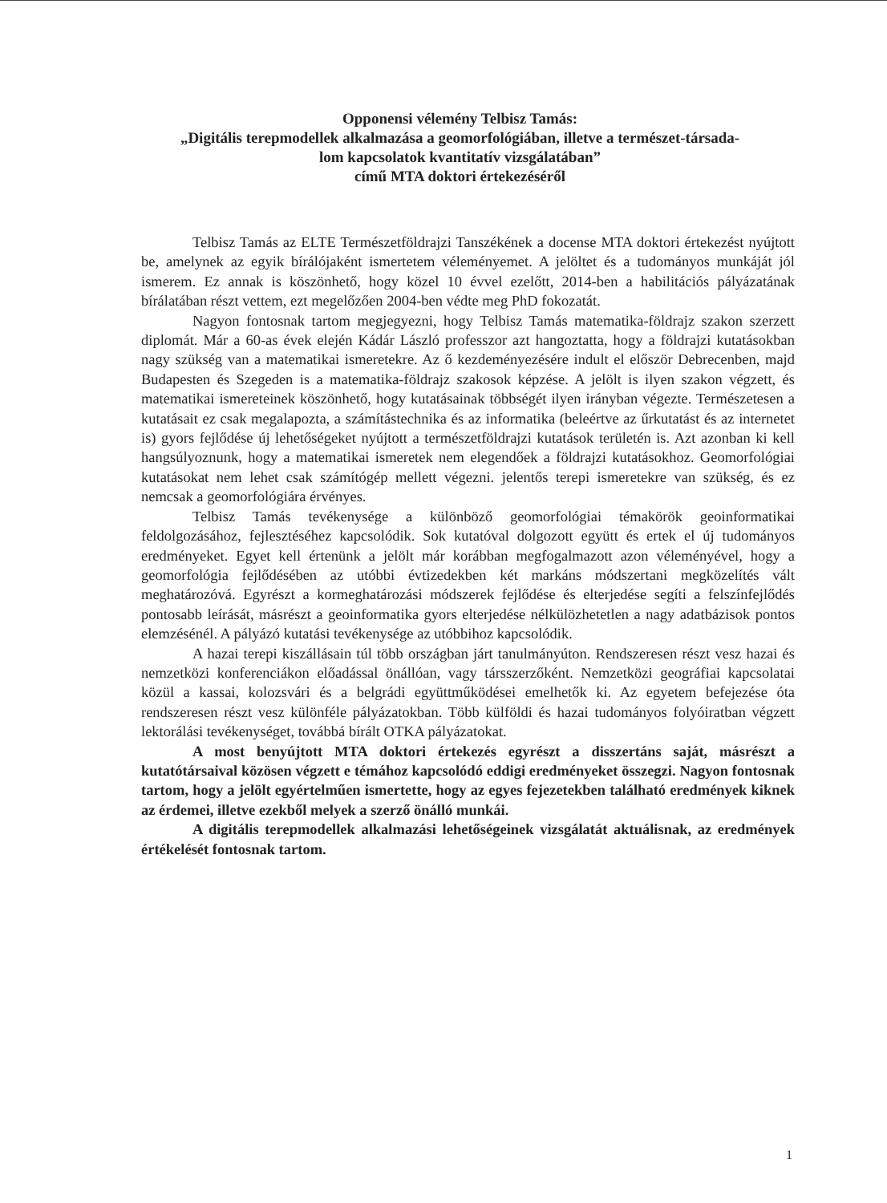Opponensi vélemény Telbisz Tamás:
„Digitális terepmodellek alkalmazása a geomorfológiában, illetve a természet-társada-
lom kapcsolatok kvantitatív vizsgálatában”
című MTA doktori értekezéséről
Telbisz Tamás az ELTE Természetföldrajzi Tanszékének a docense MTA doktori értekezést nyújtott be, amelynek az egyik bírálójaként ismertetem véleményemet. A jelöltet és a tudományos munkáját jól ismerem. Ez annak is köszönhető, hogy közel 10 évvel ezelőtt, 2014-ben a habilitációs pályázatának bírálatában részt vettem, ezt megelőzően 2004-ben védte meg PhD fokozatát.
Nagyon fontosnak tartom megjegyezni, hogy Telbisz Tamás matematika-földrajz szakon szerzett diplomát. Már a 60-as évek elején Kádár László professzor azt hangoztatta, hogy a földrajzi kutatásokban nagy szükség van a matematikai ismeretekre. Az ő kezdeményezésére indult el először Debrecenben, majd Budapesten és Szegeden is a matematika-földrajz szakosok képzése. A jelölt is ilyen szakon végzett, és matematikai ismereteinek köszönhető, hogy kutatásainak többségét ilyen irányban végezte. Természetesen a kutatásait ez csak megalapozta, a számítástechnika és az informatika (beleértve az űrkutatást és az internetet is) gyors fejlődése új lehetőségeket nyújtott a természetföldrajzi kutatások területén is. Azt azonban ki kell hangsúlyoznunk, hogy a matematikai ismeretek nem elegendőek a földrajzi kutatásokhoz. Geomorfológiai kutatásokat nem lehet csak számítógép mellett végezni. jelentős terepi ismeretekre van szükség, és ez nemcsak a geomorfológiára érvényes.
Telbisz Tamás tevékenysége a különböző geomorfológiai témakörök geoinformatikai feldolgozásához, fejlesztéséhez kapcsolódik. Sok kutatóval dolgozott együtt és ertek el új tudományos eredményeket. Egyet kell értenünk a jelölt már korábban megfogalmazott azon véleményével, hogy a geomorfológia fejlődésében az utóbbi évtizedekben két markáns módszertani megközelítés vált meghatározóvá. Egyrészt a kormeghatározási módszerek fejlődése és elterjedése segíti a felszínfejlődés pontosabb leírását, másrészt a geoinformatika gyors elterjedése nélkülözhetetlen a nagy adatbázisok pontos elemzésénél. A pályázó kutatási tevékenysége az utóbbihoz kapcsolódik.
A hazai terepi kiszállásain túl több országban járt tanulmányúton. Rendszeresen részt vesz hazai és nemzetközi konferenciákon előadással önállóan, vagy társszerzőként. Nemzetközi geográfiai kapcsolatai közül a kassai, kolozsvári és a belgrádi együttműködései emelhetők ki. Az egyetem befejezése óta rendszeresen részt vesz különféle pályázatokban. Több külföldi és hazai tudományos folyóiratban végzett lektorálási tevékenységet, továbbá bírált OTKA pályázatokat.
A most benyújtott MTA doktori értekezés egyrészt a disszertáns saját, másrészt a kutatótársaival közösen végzett e témához kapcsolódó eddigi eredményeket összegzi. Nagyon fontosnak tartom, hogy a jelölt egyértelműen ismertette, hogy az egyes fejezetekben található eredmények kiknek az érdemei, illetve ezekből melyek a szerző önálló munkái.
A digitális terepmodellek alkalmazási lehetőségeinek vizsgálatát aktuálisnak, az eredmények értékelését fontosnak tartom.
1